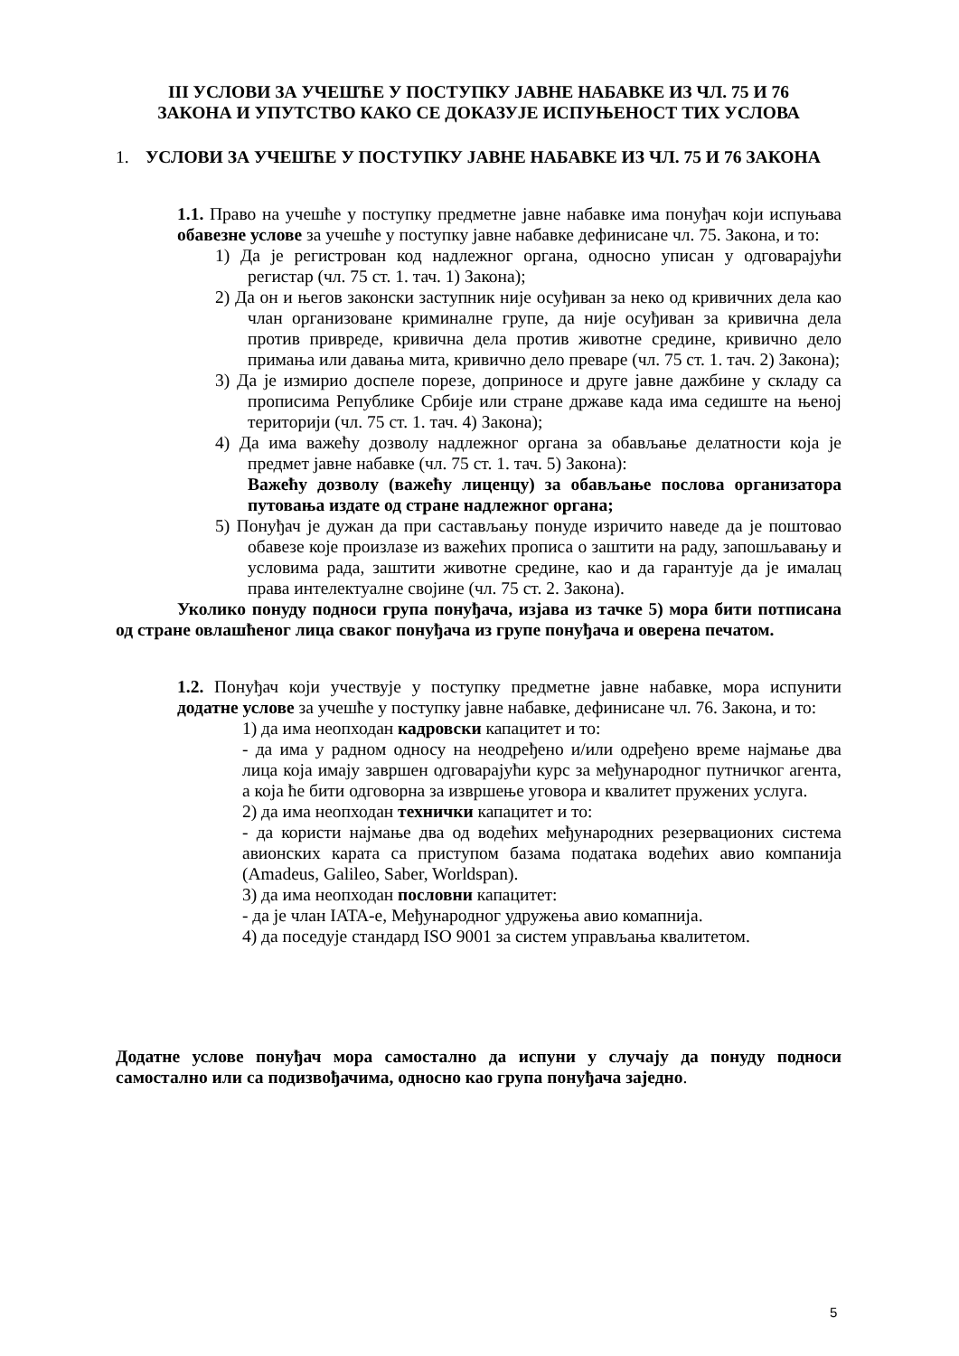III УСЛОВИ ЗА УЧЕШЋЕ У ПОСТУПКУ ЈАВНЕ НАБАВКЕ ИЗ ЧЛ. 75 И 76
ЗАКОНА И УПУТСТВО КАКО СЕ ДОКАЗУЈЕ ИСПУЊЕНОСТ ТИХ УСЛОВА
1. УСЛОВИ ЗА УЧЕШЋЕ У ПОСТУПКУ ЈАВНЕ НАБАВКЕ ИЗ ЧЛ. 75 И 76 ЗАКОНА
1.1. Право на учешће у поступку предметне јавне набавке има понуђач који испуњава обавезне услове за учешће у поступку јавне набавке дефинисане чл. 75. Закона, и то:
1) Да је регистрован код надлежног органа, односно уписан у одговарајући регистар (чл. 75 ст. 1. тач. 1) Закона);
2) Да он и његов законски заступник није осуђиван за неко од кривичних дела као члан организоване криминалне групе, да није осуђиван за кривична дела против привреде, кривична дела против животне средине, кривично дело примања или давања мита, кривично дело преваре (чл. 75 ст. 1. тач. 2) Закона);
3) Да је измирио доспеле порезе, доприносе и друге јавне дажбине у складу са прописима Републике Србије или стране државе када има седиште на њеној територији (чл. 75 ст. 1. тач. 4) Закона);
4) Да има важећу дозволу надлежног органа за обављање делатности која је предмет јавне набавке (чл. 75 ст. 1. тач. 5) Закона):
Важећу дозволу (важећу лиценцу) за обављање послова организатора путовања издате од стране надлежног органа;
5) Понуђач је дужан да при састављању понуде изричито наведе да је поштовао обавезе које произлазе из важећих прописа о заштити на раду, запошљавању и условима рада, заштити животне средине, као и да гарантује да је ималац права интелектуалне својине (чл. 75 ст. 2. Закона).
Уколико понуду подноси група понуђача, изјава из тачке 5) мора бити потписана од стране овлашћеног лица сваког понуђача из групе понуђача и оверена печатом.
1.2. Понуђач који учествује у поступку предметне јавне набавке, мора испунити додатне услове за учешће у поступку јавне набавке, дефинисане чл. 76. Закона, и то:
1) да има неопходан кадровски капацитет и то:
- да има у радном односу на неодређено и/или одређено време најмање два лица која имају завршен одговарајући курс за међународног путничког агента, а која ће бити одговорна за извршење уговора и квалитет пружених услуга.
2) да има неопходан технички капацитет и то:
- да користи најмање два од водећих међународних резервационих система авионских карата са приступом базама података водећих авио компанија (Amadeus, Galileo, Saber, Worldspan).
3) да има неопходан пословни капацитет:
- да је члан IATA-е, Међународног удружења авио комапнија.
4) да поседује стандард ISO 9001 за систем управљања квалитетом.
Додатне услове понуђач мора самостално да испуни у случају да понуду подноси самостално или са подизвођачима, односно као група понуђача заједно.
5